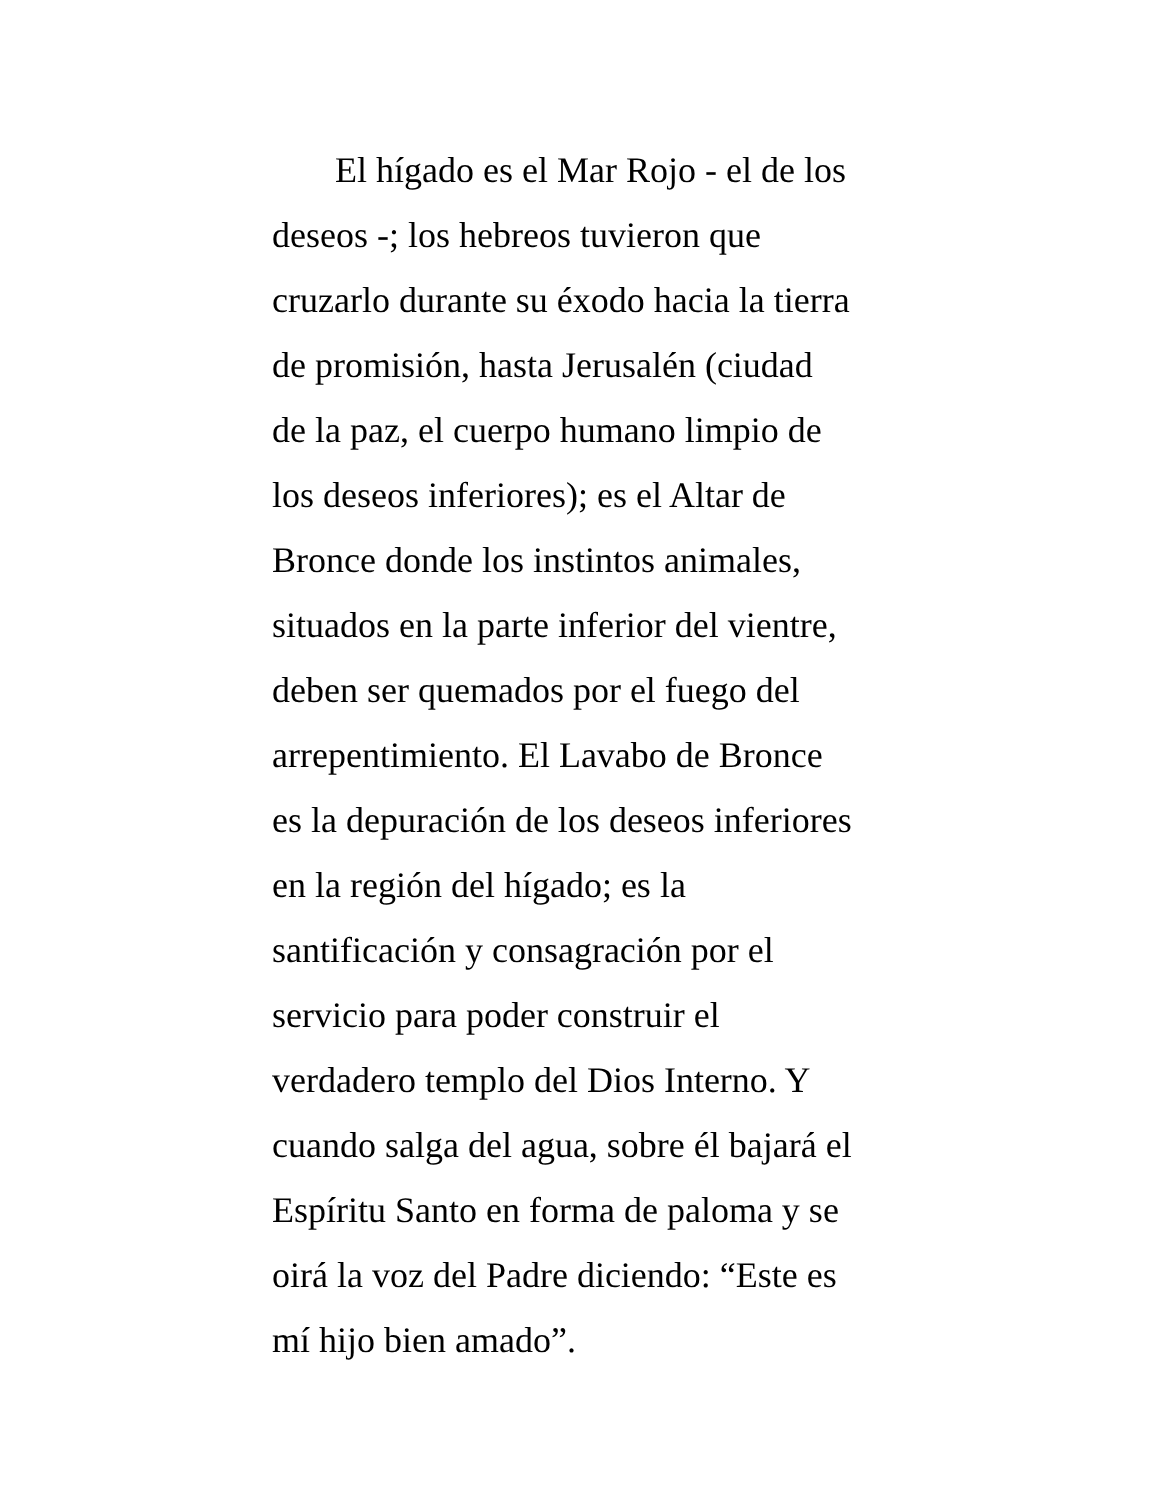El hígado es el Mar Rojo - el de los
deseos -; los hebreos tuvieron que
cruzarlo durante su éxodo hacia la tierra
de promisión, hasta Jerusalén (ciudad
de la paz, el cuerpo humano limpio de
los deseos inferiores); es el Altar de
Bronce donde los instintos animales,
situados en la parte inferior del vientre,
deben ser quemados por el fuego del
arrepentimiento. El Lavabo de Bronce
es la depuración de los deseos inferiores
en la región del hígado; es la
santificación y consagración por el
servicio para poder construir el
verdadero templo del Dios Interno. Y
cuando salga del agua, sobre él bajará el
Espíritu Santo en forma de paloma y se
oirá la voz del Padre diciendo: “Este es
mí hijo bien amado”.